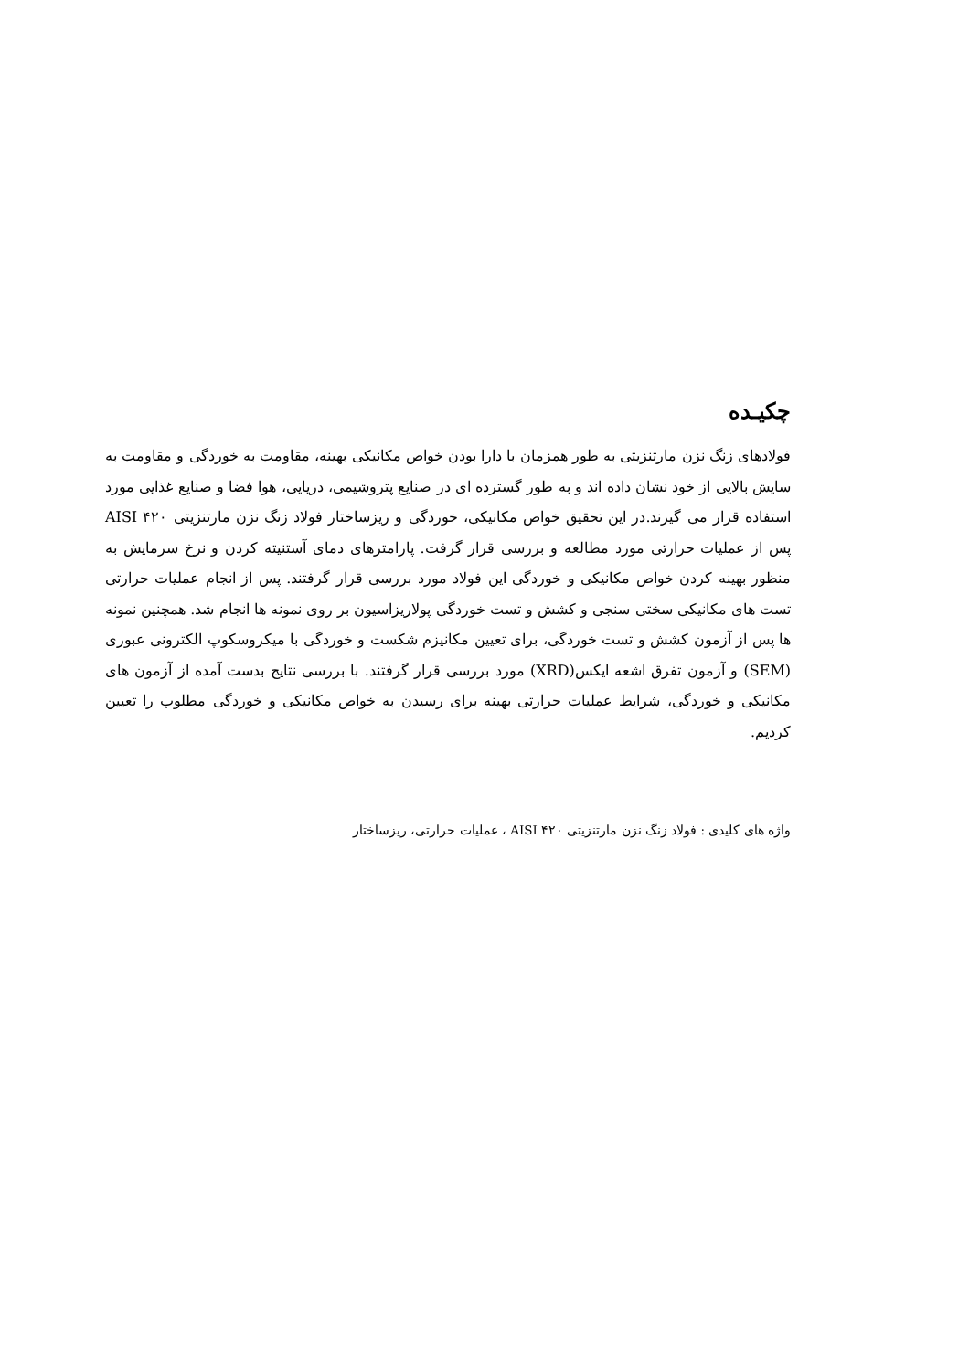چکیـده
فولادهای زنگ نزن مارتنزیتی به طور همزمان با دارا بودن خواص مکانیکی بهینه، مقاومت به خوردگی و مقاومت به سایش بالایی از خود نشان داده اند و به طور گسترده ای در صنایع پتروشیمی، دریایی، هوا فضا و صنایع غذایی مورد استفاده قرار می گیرند.در این تحقیق خواص مکانیکی، خوردگی و ریزساختار فولاد زنگ نزن مارتنزیتی AISI ۴۲۰ پس از عملیات حرارتی مورد مطالعه و بررسی قرار گرفت. پارامترهای دمای آستنیته کردن و نرخ سرمایش به منظور بهینه کردن خواص مکانیکی و خوردگی این فولاد مورد بررسی قرار گرفتند. پس از انجام عملیات حرارتی تست های مکانیکی سختی سنجی و کشش و تست خوردگی پولاریزاسیون بر روی نمونه ها انجام شد. همچنین نمونه ها پس از آزمون کشش و تست خوردگی، برای تعیین مکانیزم شکست و خوردگی با میکروسکوپ الکترونی عبوری (SEM) و آزمون تفرق اشعه ایکس(XRD) مورد بررسی قرار گرفتند. با بررسی نتایج بدست آمده از آزمون های مکانیکی و خوردگی، شرایط عملیات حرارتی بهینه برای رسیدن به خواص مکانیکی و خوردگی مطلوب را تعیین کردیم.
واژه های کلیدی : فولاد زنگ نزن مارتنزیتی AISI ۴۲۰ ، عملیات حرارتی، ریزساختار